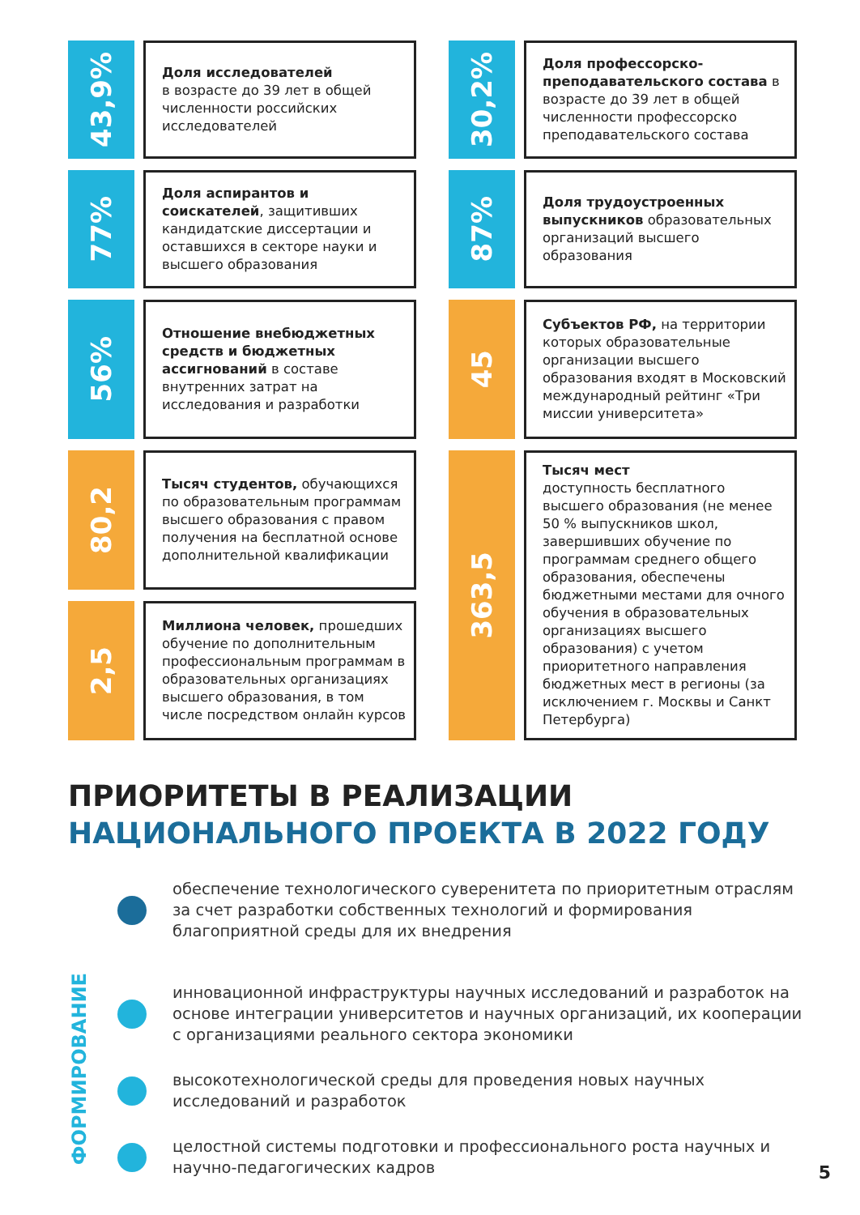43,9%
Доля исследователей
в возрасте до 39 лет в общей численности российских исследователей
77%
Доля аспирантов и соискателей, защитивших кандидатские диссертации и оставшихся в секторе науки и высшего образования
56%
Отношение внебюджетных средств и бюджетных ассигнований в составе внутренних затрат на исследования и разработки
80,2
Тысяч студентов, обучающихся по образовательным программам высшего образования с правом получения на бесплатной основе дополнительной квалификации
2,5
Миллиона человек, прошедших обучение по дополнительным профессиональным программам в образовательных организациях высшего образования, в том числе посредством онлайн курсов
30,2%
Доля профессорско-преподавательского состава в возрасте до 39 лет в общей численности профессорско преподавательского состава
87%
Доля трудоустроенных выпускников образовательных организаций высшего образования
45
Субъектов РФ, на территории которых образовательные организации высшего образования входят в Московский международный рейтинг «Три миссии университета»
363,5
Тысяч мест
доступность бесплатного высшего образования (не менее 50 % выпускников школ, завершивших обучение по программам среднего общего образования, обеспечены бюджетными местами для очного обучения в образовательных организациях высшего образования) с учетом приоритетного направления бюджетных мест в регионы (за исключением г. Москвы и Санкт Петербурга)
ПРИОРИТЕТЫ В РЕАЛИЗАЦИИ
НАЦИОНАЛЬНОГО ПРОЕКТА В 2022 ГОДУ
обеспечение технологического суверенитета по приоритетным отраслям за счет разработки собственных технологий и формирования благоприятной среды для их внедрения
инновационной инфраструктуры научных исследований и разработок на основе интеграции университетов и научных организаций, их кооперации с организациями реального сектора экономики
высокотехнологической среды для проведения новых научных исследований и разработок
целостной системы подготовки и профессионального роста научных и научно-педагогических кадров
ФОРМИРОВАНИЕ
5